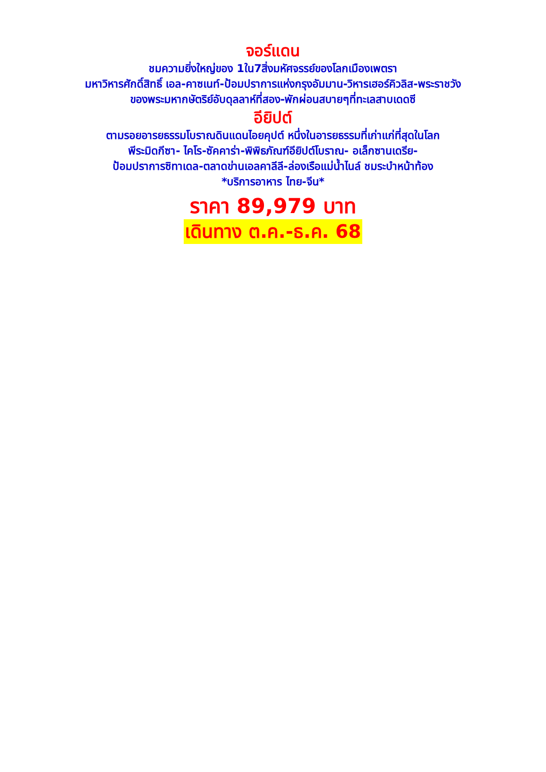จอร์แดน
ชมความยิ่งใหญ่ของ 1ใน7สิ่งมหัศจรรย์ของโลกเมืองเพตรา
มหาวิหารศักดิ์สิทธิ์ เอล-คาซเนท์-ป้อมปราการแห่งกรุงอัมมาน-วิหารเฮอร์คิวลิส-พระราชวัง
ของพระมหากษัตริย์อับดุลลาห์ที่สอง-พักผ่อนสบายๆที่ทะเลสาบเดดซี
อียิปต์
ตามรอยอารยธรรมโบราณดินแดนไอยคุปต์ หนึ่งในอารยธรรมที่เก่าแก่ที่สุดในโลก
พีระมิดกีซา- ไคโร-ซัคคาร่า-พิพิธภัณฑ์อียิปต์โบราณ- อเล็กซานเดรีย-
ป้อมปราการซิทาเดล-ตลาดข่านเอลคาลีลี-ล่องเรือแม่น้ำไนล์ ชมระบำหน้าท้อง
*บริการอาหาร ไทย-จีน*
ราคา 89,979 บาท
เดินทาง ต.ค.-ธ.ค. 68